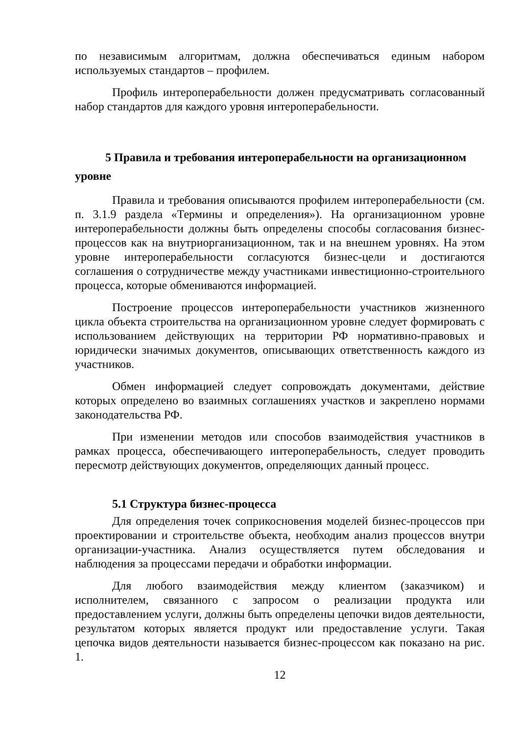по независимым алгоритмам, должна обеспечиваться единым набором используемых стандартов – профилем.
Профиль интероперабельности должен предусматривать согласованный набор стандартов для каждого уровня интероперабельности.
5 Правила и требования интероперабельности на организационном уровне
Правила и требования описываются профилем интероперабельности (см. п. 3.1.9 раздела «Термины и определения»). На организационном уровне интероперабельности должны быть определены способы согласования бизнес-процессов как на внутриорганизационном, так и на внешнем уровнях. На этом уровне интероперабельности согласуются бизнес-цели и достигаются соглашения о сотрудничестве между участниками инвестиционно-строительного процесса, которые обмениваются информацией.
Построение процессов интероперабельности участников жизненного цикла объекта строительства на организационном уровне следует формировать с использованием действующих на территории РФ нормативно-правовых и юридически значимых документов, описывающих ответственность каждого из участников.
Обмен информацией следует сопровождать документами, действие которых определено во взаимных соглашениях участков и закреплено нормами законодательства РФ.
При изменении методов или способов взаимодействия участников в рамках процесса, обеспечивающего интероперабельность, следует проводить пересмотр действующих документов, определяющих данный процесс.
5.1 Структура бизнес-процесса
Для определения точек соприкосновения моделей бизнес-процессов при проектировании и строительстве объекта, необходим анализ процессов внутри организации-участника. Анализ осуществляется путем обследования и наблюдения за процессами передачи и обработки информации.
Для любого взаимодействия между клиентом (заказчиком) и исполнителем, связанного с запросом о реализации продукта или предоставлением услуги, должны быть определены цепочки видов деятельности, результатом которых является продукт или предоставление услуги. Такая цепочка видов деятельности называется бизнес-процессом как показано на рис. 1.
12